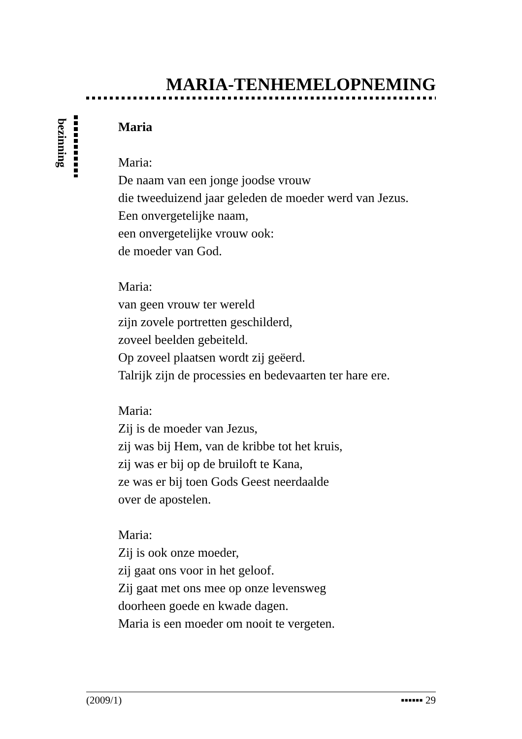MARIA-TENHEMELOPNEMING
bezinning
Maria
Maria:
De naam van een jonge joodse vrouw
die tweeduizend jaar geleden de moeder werd van Jezus.
Een onvergetelijke naam,
een onvergetelijke vrouw ook:
de moeder van God.
Maria:
van geen vrouw ter wereld
zijn zovele portretten geschilderd,
zoveel beelden gebeiteld.
Op zoveel plaatsen wordt zij geëerd.
Talrijk zijn de processies en bedevaarten ter hare ere.
Maria:
Zij is de moeder van Jezus,
zij was bij Hem, van de kribbe tot het kruis,
zij was er bij op de bruiloft te Kana,
ze was er bij toen Gods Geest neerdaalde
over de apostelen.
Maria:
Zij is ook onze moeder,
zij gaat ons voor in het geloof.
Zij gaat met ons mee op onze levensweg
doorheen goede en kwade dagen.
Maria is een moeder om nooit te vergeten.
(2009/1) ▪▪▪▪▪▪ 29